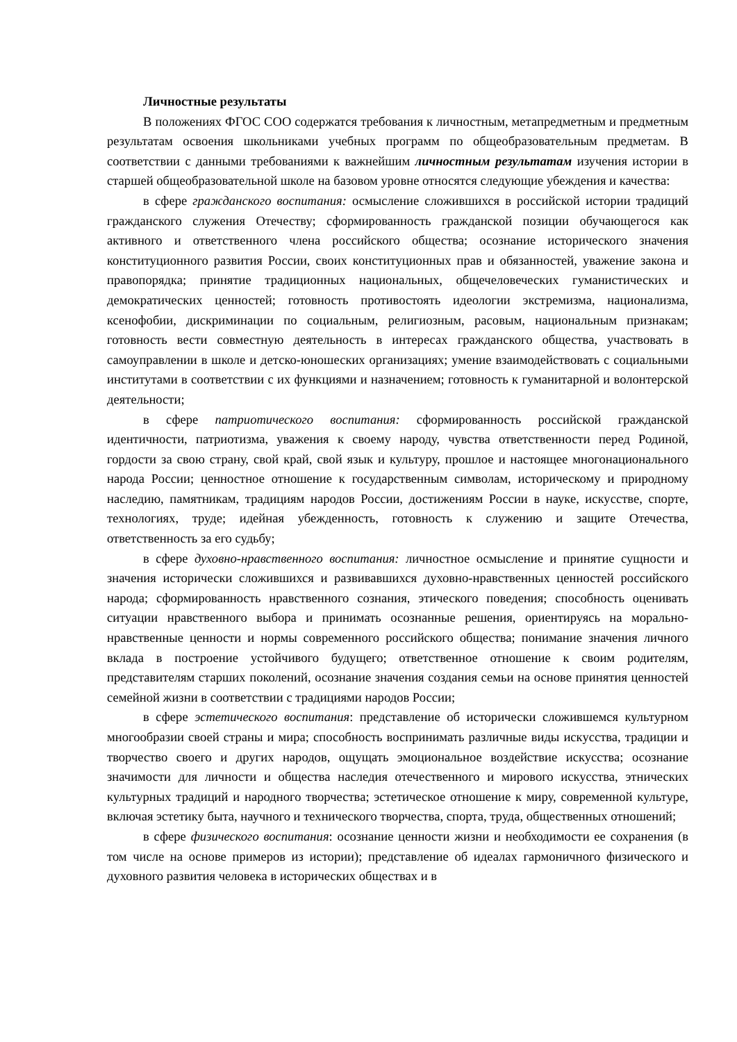Личностные результаты
В положениях ФГОС СОО содержатся требования к личностным, метапредметным и предметным результатам освоения школьниками учебных программ по общеобразовательным предметам. В соответствии с данными требованиями к важнейшим личностным результатам изучения истории в старшей общеобразовательной школе на базовом уровне относятся следующие убеждения и качества:
в сфере гражданского воспитания: осмысление сложившихся в российской истории традиций гражданского служения Отечеству; сформированность гражданской позиции обучающегося как активного и ответственного члена российского общества; осознание исторического значения конституционного развития России, своих конституционных прав и обязанностей, уважение закона и правопорядка; принятие традиционных национальных, общечеловеческих гуманистических и демократических ценностей; готовность противостоять идеологии экстремизма, национализма, ксенофобии, дискриминации по социальным, религиозным, расовым, национальным признакам; готовность вести совместную деятельность в интересах гражданского общества, участвовать в самоуправлении в школе и детско-юношеских организациях; умение взаимодействовать с социальными институтами в соответствии с их функциями и назначением; готовность к гуманитарной и волонтерской деятельности;
в сфере патриотического воспитания: сформированность российской гражданской идентичности, патриотизма, уважения к своему народу, чувства ответственности перед Родиной, гордости за свою страну, свой край, свой язык и культуру, прошлое и настоящее многонационального народа России; ценностное отношение к государственным символам, историческому и природному наследию, памятникам, традициям народов России, достижениям России в науке, искусстве, спорте, технологиях, труде; идейная убежденность, готовность к служению и защите Отечества, ответственность за его судьбу;
в сфере духовно-нравственного воспитания: личностное осмысление и принятие сущности и значения исторически сложившихся и развивавшихся духовно-нравственных ценностей российского народа; сформированность нравственного сознания, этического поведения; способность оценивать ситуации нравственного выбора и принимать осознанные решения, ориентируясь на морально-нравственные ценности и нормы современного российского общества; понимание значения личного вклада в построение устойчивого будущего; ответственное отношение к своим родителям, представителям старших поколений, осознание значения создания семьи на основе принятия ценностей семейной жизни в соответствии с традициями народов России;
в сфере эстетического воспитания: представление об исторически сложившемся культурном многообразии своей страны и мира; способность воспринимать различные виды искусства, традиции и творчество своего и других народов, ощущать эмоциональное воздействие искусства; осознание значимости для личности и общества наследия отечественного и мирового искусства, этнических культурных традиций и народного творчества; эстетическое отношение к миру, современной культуре, включая эстетику быта, научного и технического творчества, спорта, труда, общественных отношений;
в сфере физического воспитания: осознание ценности жизни и необходимости ее сохранения (в том числе на основе примеров из истории); представление об идеалах гармоничного физического и духовного развития человека в исторических обществах и в